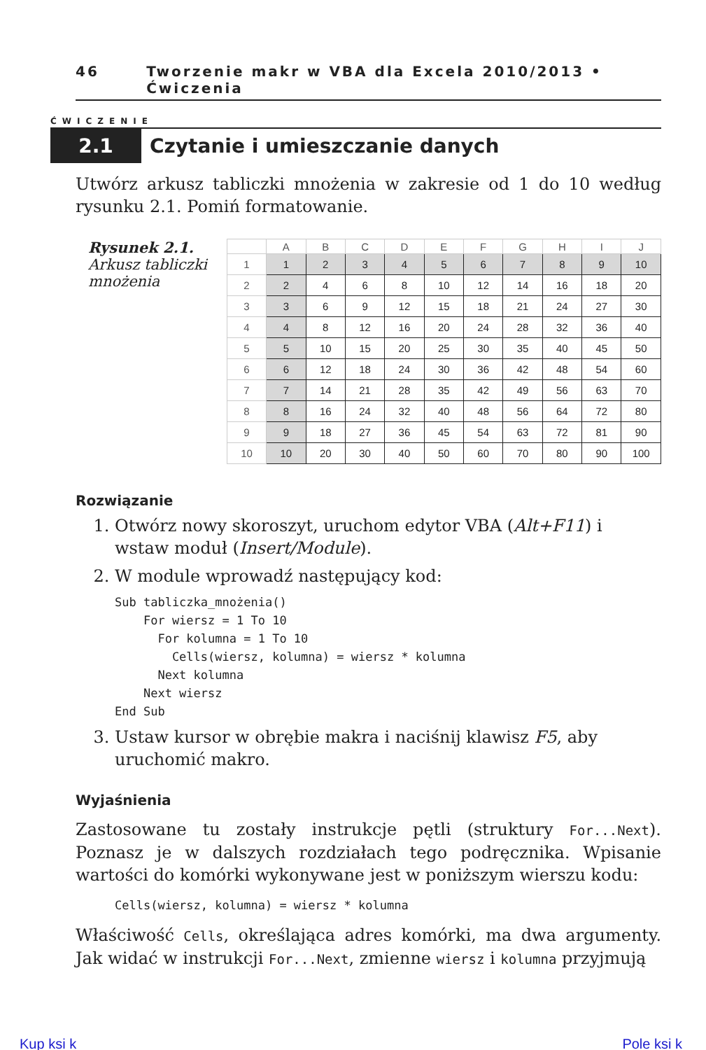46 Tworzenie makr w VBA dla Excela 2010/2013 • Ćwiczenia
ĆWICZENIE
2.1 Czytanie i umieszczanie danych
Utwórz arkusz tabliczki mnożenia w zakresie od 1 do 10 według rysunku 2.1. Pomiń formatowanie.
Rysunek 2.1.
Arkusz tabliczki mnożenia
| | A | B | C | D | E | F | G | H | I | J |
| --- | --- | --- | --- | --- | --- | --- | --- | --- | --- | --- |
| 1 | 1 | 2 | 3 | 4 | 5 | 6 | 7 | 8 | 9 | 10 |
| 2 | 2 | 4 | 6 | 8 | 10 | 12 | 14 | 16 | 18 | 20 |
| 3 | 3 | 6 | 9 | 12 | 15 | 18 | 21 | 24 | 27 | 30 |
| 4 | 4 | 8 | 12 | 16 | 20 | 24 | 28 | 32 | 36 | 40 |
| 5 | 5 | 10 | 15 | 20 | 25 | 30 | 35 | 40 | 45 | 50 |
| 6 | 6 | 12 | 18 | 24 | 30 | 36 | 42 | 48 | 54 | 60 |
| 7 | 7 | 14 | 21 | 28 | 35 | 42 | 49 | 56 | 63 | 70 |
| 8 | 8 | 16 | 24 | 32 | 40 | 48 | 56 | 64 | 72 | 80 |
| 9 | 9 | 18 | 27 | 36 | 45 | 54 | 63 | 72 | 81 | 90 |
| 10 | 10 | 20 | 30 | 40 | 50 | 60 | 70 | 80 | 90 | 100 |
Rozwiązanie
1. Otwórz nowy skoroszyt, uruchom edytor VBA (Alt+F11) i wstaw moduł (Insert/Module).
2. W module wprowadź następujący kod:
Sub tabliczka_mnożenia()
    For wiersz = 1 To 10
      For kolumna = 1 To 10
        Cells(wiersz, kolumna) = wiersz * kolumna
      Next kolumna
    Next wiersz
End Sub
3. Ustaw kursor w obrębie makra i naciśnij klawisz F5, aby uruchomić makro.
Wyjaśnienia
Zastosowane tu zostały instrukcje pętli (struktury For...Next). Poznasz je w dalszych rozdziałach tego podręcznika. Wpisanie wartości do komórki wykonywane jest w poniższym wierszu kodu:
Cells(wiersz, kolumna) = wiersz * kolumna
Właściwość Cells, określająca adres komórki, ma dwa argumenty. Jak widać w instrukcji For...Next, zmienne wiersz i kolumna przyjmują
Kup ksi k Pole ksi k